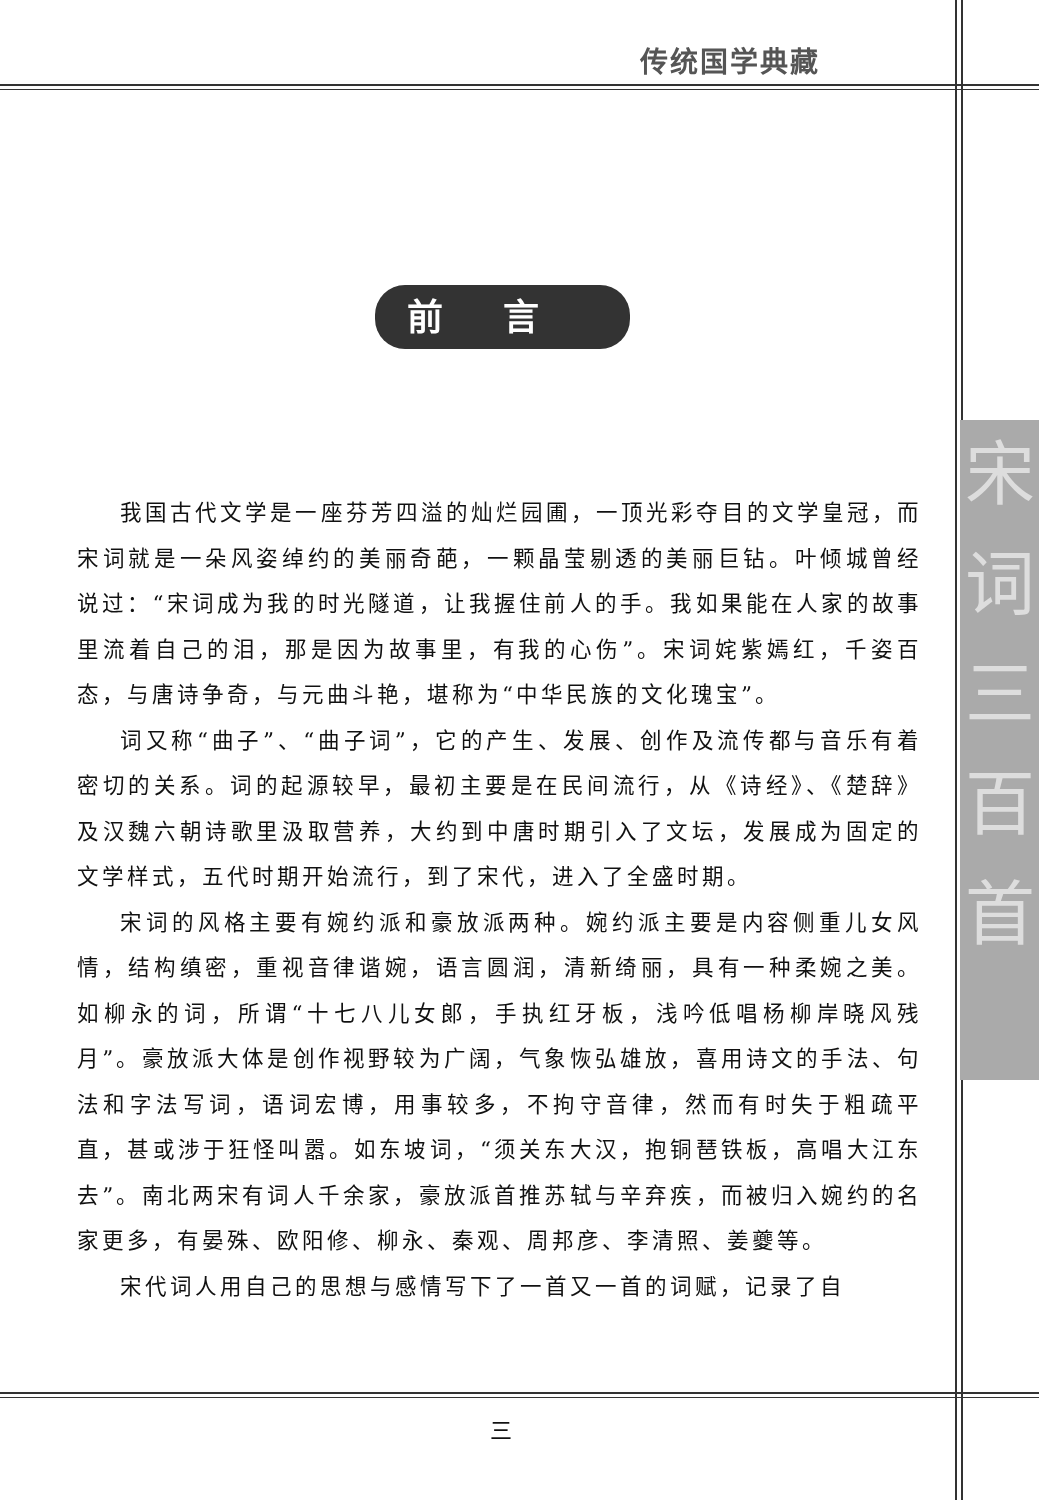传统国学典藏
宋词三百首
前言
我国古代文学是一座芬芳四溢的灿烂园圃，一顶光彩夺目的文学皇冠，而宋词就是一朵风姿绰约的美丽奇葩，一颗晶莹剔透的美丽巨钻。叶倾城曾经说过：“宋词成为我的时光隧道，让我握住前人的手。我如果能在人家的故事里流着自己的泪，那是因为故事里，有我的心伤”。宋词姹紫嫣红，千姿百态，与唐诗争奇，与元曲斗艳，堪称为“中华民族的文化瑰宝”。
词又称“曲子”、“曲子词”，它的产生、发展、创作及流传都与音乐有着密切的关系。词的起源较早，最初主要是在民间流行，从《诗经》、《楚辞》及汉魏六朝诗歌里汲取营养，大约到中唐时期引入了文坛，发展成为固定的文学样式，五代时期开始流行，到了宋代，进入了全盛时期。
宋词的风格主要有婉约派和豪放派两种。婉约派主要是内容侧重儿女风情，结构缜密，重视音律谐婉，语言圆润，清新绮丽，具有一种柔婉之美。如柳永的词，所谓“十七八儿女郎，手执红牙板，浅吟低唱杨柳岸晓风残月”。豪放派大体是创作视野较为广阔，气象恢弘雄放，喜用诗文的手法、句法和字法写词，语词宏博，用事较多，不拘守音律，然而有时失于粗疏平直，甚或涉于狂怪叫嚣。如东坡词，“须关东大汉，抱铜琶铁板，高唱大江东去”。南北两宋有词人千余家，豪放派首推苏轼与辛弃疾，而被归入婉约的名家更多，有晏殊、欧阳修、柳永、秦观、周邦彦、李清照、姜夔等。
宋代词人用自己的思想与感情写下了一首又一首的词赋，记录了自
三